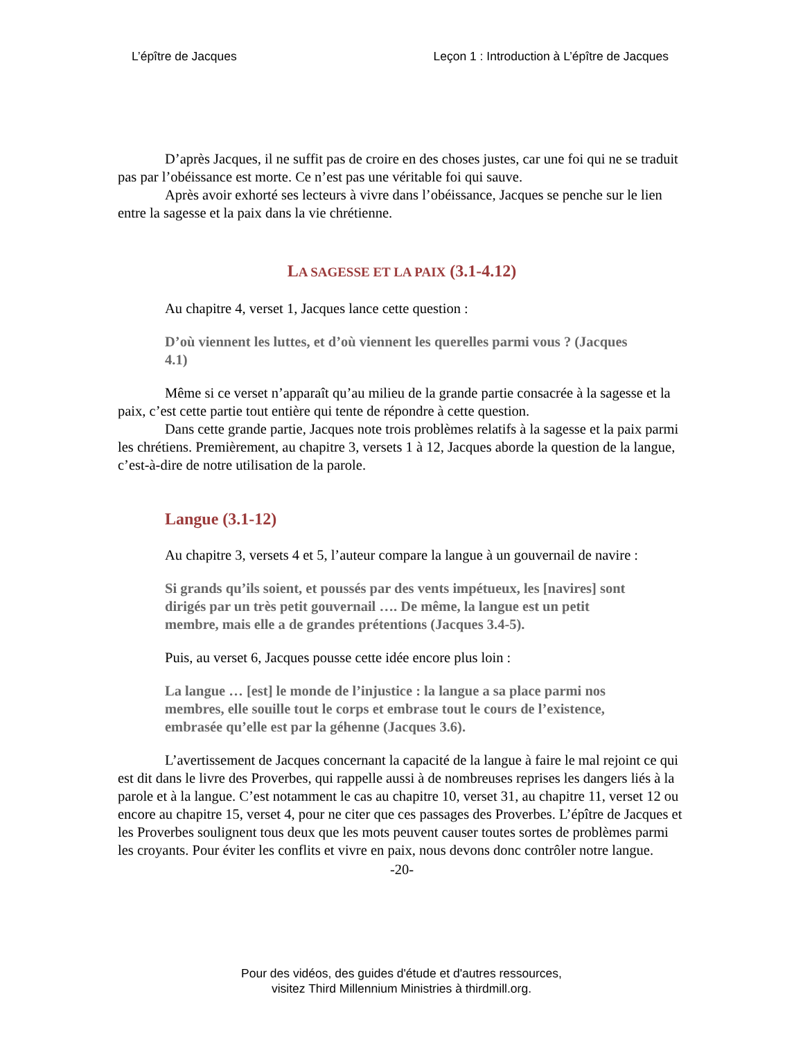L’épître de Jacques Leçon 1 : Introduction à L’épître de Jacques
D’après Jacques, il ne suffit pas de croire en des choses justes, car une foi qui ne se traduit pas par l’obéissance est morte. Ce n’est pas une véritable foi qui sauve.
Après avoir exhorté ses lecteurs à vivre dans l’obéissance, Jacques se penche sur le lien entre la sagesse et la paix dans la vie chrétienne.
LA SAGESSE ET LA PAIX (3.1-4.12)
Au chapitre 4, verset 1, Jacques lance cette question :
D’où viennent les luttes, et d’où viennent les querelles parmi vous ? (Jacques 4.1)
Même si ce verset n’apparaît qu’au milieu de la grande partie consacrée à la sagesse et la paix, c’est cette partie tout entière qui tente de répondre à cette question.
Dans cette grande partie, Jacques note trois problèmes relatifs à la sagesse et la paix parmi les chrétiens. Premièrement, au chapitre 3, versets 1 à 12, Jacques aborde la question de la langue, c’est-à-dire de notre utilisation de la parole.
Langue (3.1-12)
Au chapitre 3, versets 4 et 5, l’auteur compare la langue à un gouvernail de navire :
Si grands qu’ils soient, et poussés par des vents impétueux, les [navires] sont dirigés par un très petit gouvernail …. De même, la langue est un petit membre, mais elle a de grandes prétentions (Jacques 3.4-5).
Puis, au verset 6, Jacques pousse cette idée encore plus loin :
La langue … [est] le monde de l’injustice : la langue a sa place parmi nos membres, elle souille tout le corps et embrase tout le cours de l’existence, embrasée qu’elle est par la géhenne (Jacques 3.6).
L’avertissement de Jacques concernant la capacité de la langue à faire le mal rejoint ce qui est dit dans le livre des Proverbes, qui rappelle aussi à de nombreuses reprises les dangers liés à la parole et à la langue. C’est notamment le cas au chapitre 10, verset 31, au chapitre 11, verset 12 ou encore au chapitre 15, verset 4, pour ne citer que ces passages des Proverbes. L’épître de Jacques et les Proverbes soulignent tous deux que les mots peuvent causer toutes sortes de problèmes parmi les croyants. Pour éviter les conflits et vivre en paix, nous devons donc contrôler notre langue.
-20-
Pour des vidéos, des guides d'étude et d'autres ressources,
visitez Third Millennium Ministries à thirdmill.org.